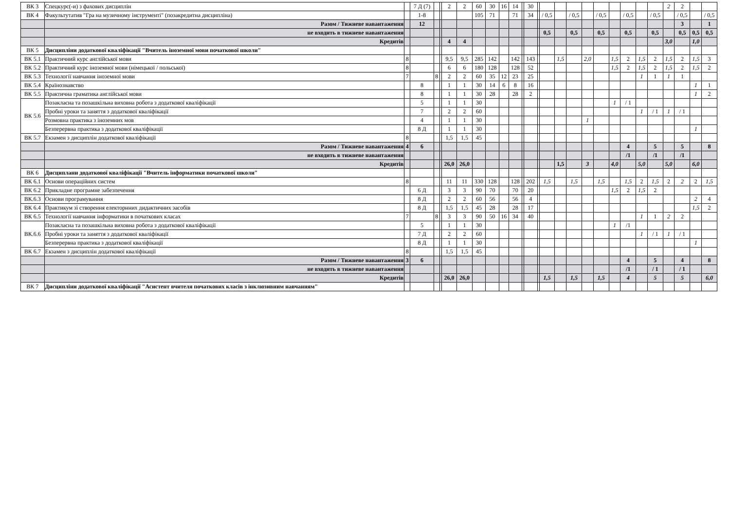| ВК 3 | Спецкурс(-и) з фахових дисциплін | | 7 Д (7) | | | 2 | 2 | 60 | 30 | 16 | 14 | | 30 | | | | | | | | | | | 2 | 2 | | |
| ВК 4 | Факультутатив "Гра на музичному інструменті" (позакредитна дисципліна) | | 1-8 | | | | | 105 | 71 | | 71 | | 34 | | / 0,5 | | / 0,5 | | / 0,5 | | / 0,5 | | / 0,5 | | / 0,5 | | / 0,5 |
| | Разом / Тижневе навантаження | | 12 | | | | | | | | | | | | | | | | | | | | | | 3 | | 1 |
| | не входить в тижневе навантаження | | | | | | | | | | | | | | 0,5 | | 0,5 | | 0,5 | | 0,5 | | 0,5 | | 0,5 | 0,5 | 0,5 |
| | Кредитів | | | | | 4 | 4 | | | | | | | | | | | | | | | | | 3,0 | | 1,0 | |
| ВК 5 | Дисципліни додаткової кваліфікації "Вчитель іноземної мови початкової школи" | | | | | | | | | | | | | | | | | | | | | | | | | | |
| ВК 5.1 | Практичний курс англійської мови | 8 | | | | 9,5 | 9,5 | 285 | 142 | | 142 | | 143 | | | 1,5 | | 2,0 | | 1,5 | 2 | 1,5 | 2 | 1,5 | 2 | 1,5 | 3 |
| ВК 5.2 | Практичний курс іноземної мови (німецької / польської) | 8 | | | | 6 | 6 | 180 | 128 | | 128 | | 52 | | | | | | | 1,5 | 2 | 1,5 | 2 | 1,5 | 2 | 1,5 | 2 |
| ВК 5.3 | Технології навчання іноземної мови | 7 | | 8 | | 2 | 2 | 60 | 35 | 12 | 23 | | 25 | | | | | | | | | 1 | 1 | 1 | 1 | | |
| ВК 5.4 | Країнознавство | | 8 | | | 1 | 1 | 30 | 14 | 6 | 8 | | 16 | | | | | | | | | | | | | 1 | 1 |
| ВК 5.5 | Практична граматика англійської мови | | 8 | | | 1 | 1 | 30 | 28 | | 28 | | 2 | | | | | | | | | | | | | 1 | 2 |
| ВК 5.6 | Позакласна та позашкільна виховна робота з додаткової кваліфікації | | 5 | | | 1 | 1 | 30 | | | | | | | | | | | | 1 | / 1 | | | | | | |
| | Пробні уроки та заняття з додаткової кваліфікації | | 7 | | | 2 | 2 | 60 | | | | | | | | | | | | | | 1 | / 1 | 1 | / 1 | | |
| | Розмовна практика з іноземних мов | | 4 | | | 1 | 1 | 30 | | | | | | | | | | 1 | | | | | | | | | |
| | Безперервна практика з додаткової кваліфікації | | 8 Д | | | 1 | 1 | 30 | | | | | | | | | | | | | | | | | | 1 | |
| ВК 5.7 | Екзамен з дисциплін додаткової кваліфікації | 8 | | | | 1,5 | 1,5 | 45 | | | | | | | | | | | | | | | | | | | |
| | Разом / Тижневе навантаження | 4 | 6 | | | | | | | | | | | | | | | | | | 4 | | 5 | | 5 | | 8 |
| | не входить в тижневе навантаження | | | | | | | | | | | | | | | | | | | | /1 | | /1 | | /1 | | |
| | Кредитів | | | | | 26,0 | 26,0 | | | | | | | | | 1,5 | | 3 | | 4,0 | | 5,0 | | 5,0 | | 6,0 | |
| ВК 6 | Дисциплани додаткової кваліфікації "Вчитель інформатики початкової школи" | | | | | | | | | | | | | | | | | | | | | | | | | | |
| ВК 6.1 | Основи операційних систем | 8 | | | | 11 | 11 | 330 | 128 | | 128 | | 202 | | 1,5 | | 1,5 | | 1,5 | | 1,5 | 2 | 1,5 | 2 | 2 | 2 | 1,5 |
| ВК 6.2 | Прикладне програмне забезпечення | | 6 Д | | | 3 | 3 | 90 | 70 | | 70 | | 20 | | | | | | | 1,5 | 2 | 1,5 | 2 | | | | |
| ВК.6.3 | Основи програмування | | 8 Д | | | 2 | 2 | 60 | 56 | | 56 | | 4 | | | | | | | | | | | | | 2 | 4 |
| ВК 6.4 | Практикум зі створення електорнних дидактичних засобів | | 8 Д | | | 1,5 | 1,5 | 45 | 28 | | 28 | | 17 | | | | | | | | | | | | | 1,5 | 2 |
| ВК 6.5 | Технології навчання інформатики в початкових класах | 7 | | 8 | | 3 | 3 | 90 | 50 | 16 | 34 | | 40 | | | | | | | | | 1 | 1 | 2 | 2 | | |
| ВК.6.6 | Позакласна та позашкільна виховна робота з додаткової кваліфікації | | 5 | | | 1 | 1 | 30 | | | | | | | | | | | | 1 | /1 | | | | | | |
| | Пробні уроки та заняття з додаткової кваліфікації | | 7 Д | | | 2 | 2 | 60 | | | | | | | | | | | | | | 1 | / 1 | 1 | / 1 | | |
| | Безперервна практика з додаткової кваліфікації | | 8 Д | | | 1 | 1 | 30 | | | | | | | | | | | | | | | | | | 1 | |
| ВК 6.7 | Екзамен з дисциплін додаткової кваліфікації | 8 | | | | 1,5 | 1,5 | 45 | | | | | | | | | | | | | | | | | | | |
| | Разом / Тижневе навантаження | 3 | 6 | | | | | | | | | | | | | | | | | | 4 | | 5 | | 4 | | 8 |
| | не входить в тижневе навантаження | | | | | | | | | | | | | | | | | | | | /1 | | / 1 | | / 1 | | |
| | Кредитів | | | | | 26,0 | 26,0 | | | | | | | | 1,5 | | 1,5 | | 1,5 | | 4 | | 5 | | 5 | | 6,0 |
| ВК 7 | Дисципліни додаткової кваліфікації "Асистент вчителя початкових класів з інклюзивним навчанням" | | | | | | | | | | | | | | | | | | | | | | | | | | |